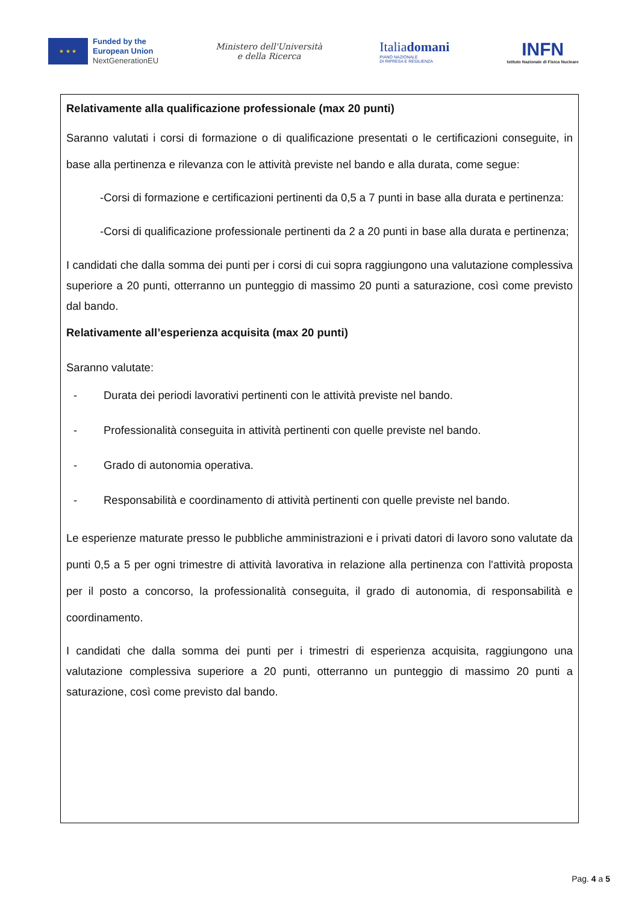★ ★ ★
Funded by the
European Union
NextGenerationEU
Ministero dell'Università
e della Ricerca
Italiadomani
PIANO NAZIONALE
DI RIPRESA E RESILIENZA
INFN
Istituto Nazionale di Fisica Nucleare
Relativamente alla qualificazione professionale (max 20 punti)
Saranno valutati i corsi di formazione o di qualificazione presentati o le certificazioni conseguite, in base alla pertinenza e rilevanza con le attività previste nel bando e alla durata, come segue:
-Corsi di formazione e certificazioni pertinenti da 0,5 a 7 punti in base alla durata e pertinenza:
-Corsi di qualificazione professionale pertinenti da 2 a 20 punti in base alla durata e pertinenza;
I candidati che dalla somma dei punti per i corsi di cui sopra raggiungono una valutazione complessiva superiore a 20 punti, otterranno un punteggio di massimo 20 punti a saturazione, così come previsto dal bando.
Relativamente all’esperienza acquisita (max 20 punti)
Saranno valutate:
- Durata dei periodi lavorativi pertinenti con le attività previste nel bando.
- Professionalità conseguita in attività pertinenti con quelle previste nel bando.
- Grado di autonomia operativa.
- Responsabilità e coordinamento di attività pertinenti con quelle previste nel bando.
Le esperienze maturate presso le pubbliche amministrazioni e i privati datori di lavoro sono valutate da punti 0,5 a 5 per ogni trimestre di attività lavorativa in relazione alla pertinenza con l'attività proposta per il posto a concorso, la professionalità conseguita, il grado di autonomia, di responsabilità e coordinamento.
I candidati che dalla somma dei punti per i trimestri di esperienza acquisita, raggiungono una valutazione complessiva superiore a 20 punti, otterranno un punteggio di massimo 20 punti a saturazione, così come previsto dal bando.
Pag. 4 a 5